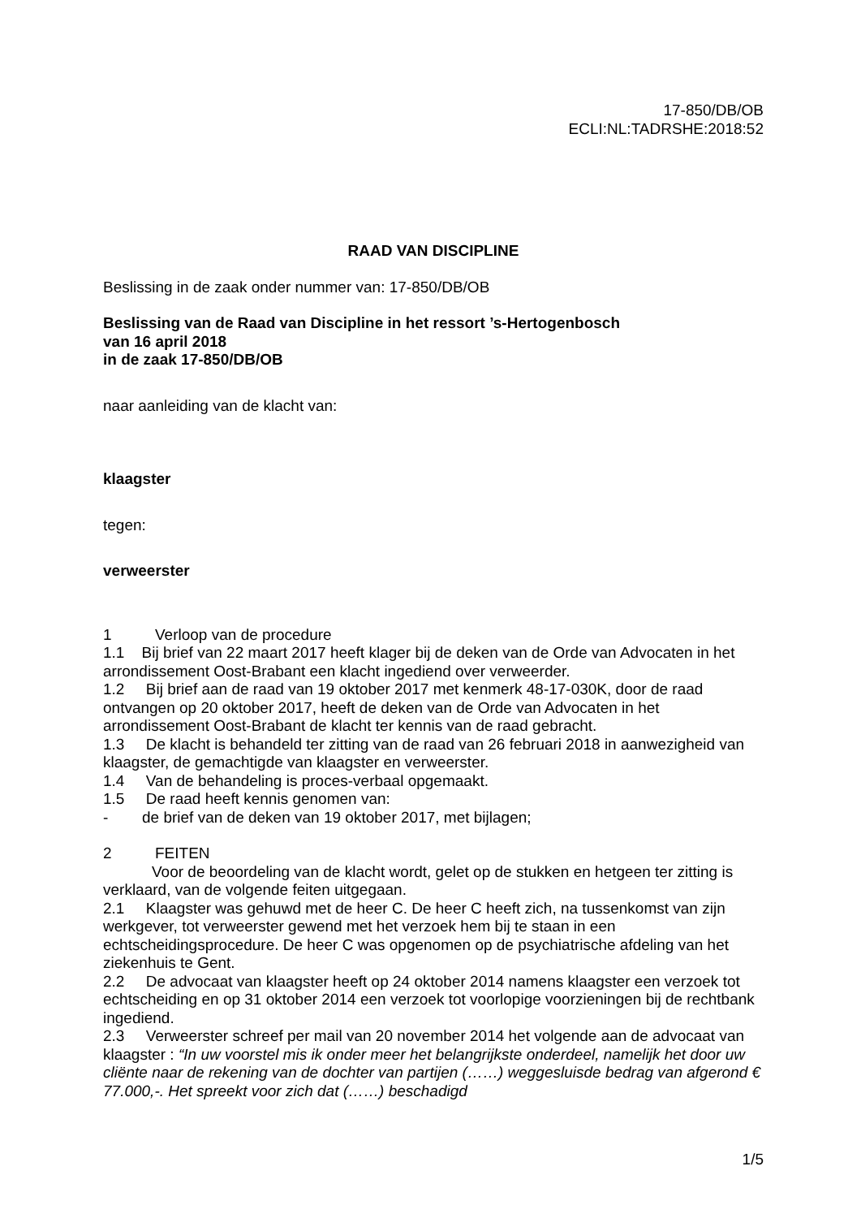17-850/DB/OB
ECLI:NL:TADRSHE:2018:52
RAAD VAN DISCIPLINE
Beslissing in de zaak onder nummer van: 17-850/DB/OB
Beslissing van de Raad van Discipline in het ressort ’s-Hertogenbosch
van 16 april 2018
in de zaak 17-850/DB/OB
naar aanleiding van de klacht van:
klaagster
tegen:
verweerster
1 Verloop van de procedure
1.1 Bij brief van 22 maart 2017 heeft klager bij de deken van de Orde van Advocaten in het arrondissement Oost-Brabant een klacht ingediend over verweerder.
1.2 Bij brief aan de raad van 19 oktober 2017 met kenmerk 48-17-030K, door de raad ontvangen op 20 oktober 2017, heeft de deken van de Orde van Advocaten in het arrondissement Oost-Brabant de klacht ter kennis van de raad gebracht.
1.3 De klacht is behandeld ter zitting van de raad van 26 februari 2018 in aanwezig­heid van klaagster, de gemachtigde van klaagster en verweerster.
1.4 Van de behandeling is proces-verbaal opgemaakt.
1.5 De raad heeft kennis genomen van:
- de brief van de deken van 19 oktober 2017, met bijlagen;
2 FEITEN
Voor de beoordeling van de klacht wordt, gelet op de stukken en hetgeen ter zitting is verklaard, van de volgende feiten uitgegaan.
2.1 Klaagster was gehuwd met de heer C. De heer C heeft zich, na tussenkomst van zijn werkgever, tot verweerster gewend met het verzoek hem bij te staan in een echtscheidingsprocedure. De heer C was opgenomen op de psychiatrische afdeling van het ziekenhuis te Gent.
2.2 De advocaat van klaagster heeft op 24 oktober 2014 namens klaagster een verzoek tot echtscheiding en op 31 oktober 2014 een verzoek tot voorlopige voorzienin­gen bij de rechtbank ingediend.
2.3 Verweerster schreef per mail van 20 november 2014 het volgende aan de advo­caat van klaagster : “In uw voorstel mis ik onder meer het belangrijkste onderdeel, na­melijk het door uw cliënte naar de rekening van de dochter van partijen (……) wegge­sluisde bedrag van afgerond € 77.000,-. Het spreekt voor zich dat (……) beschadigd
1/5